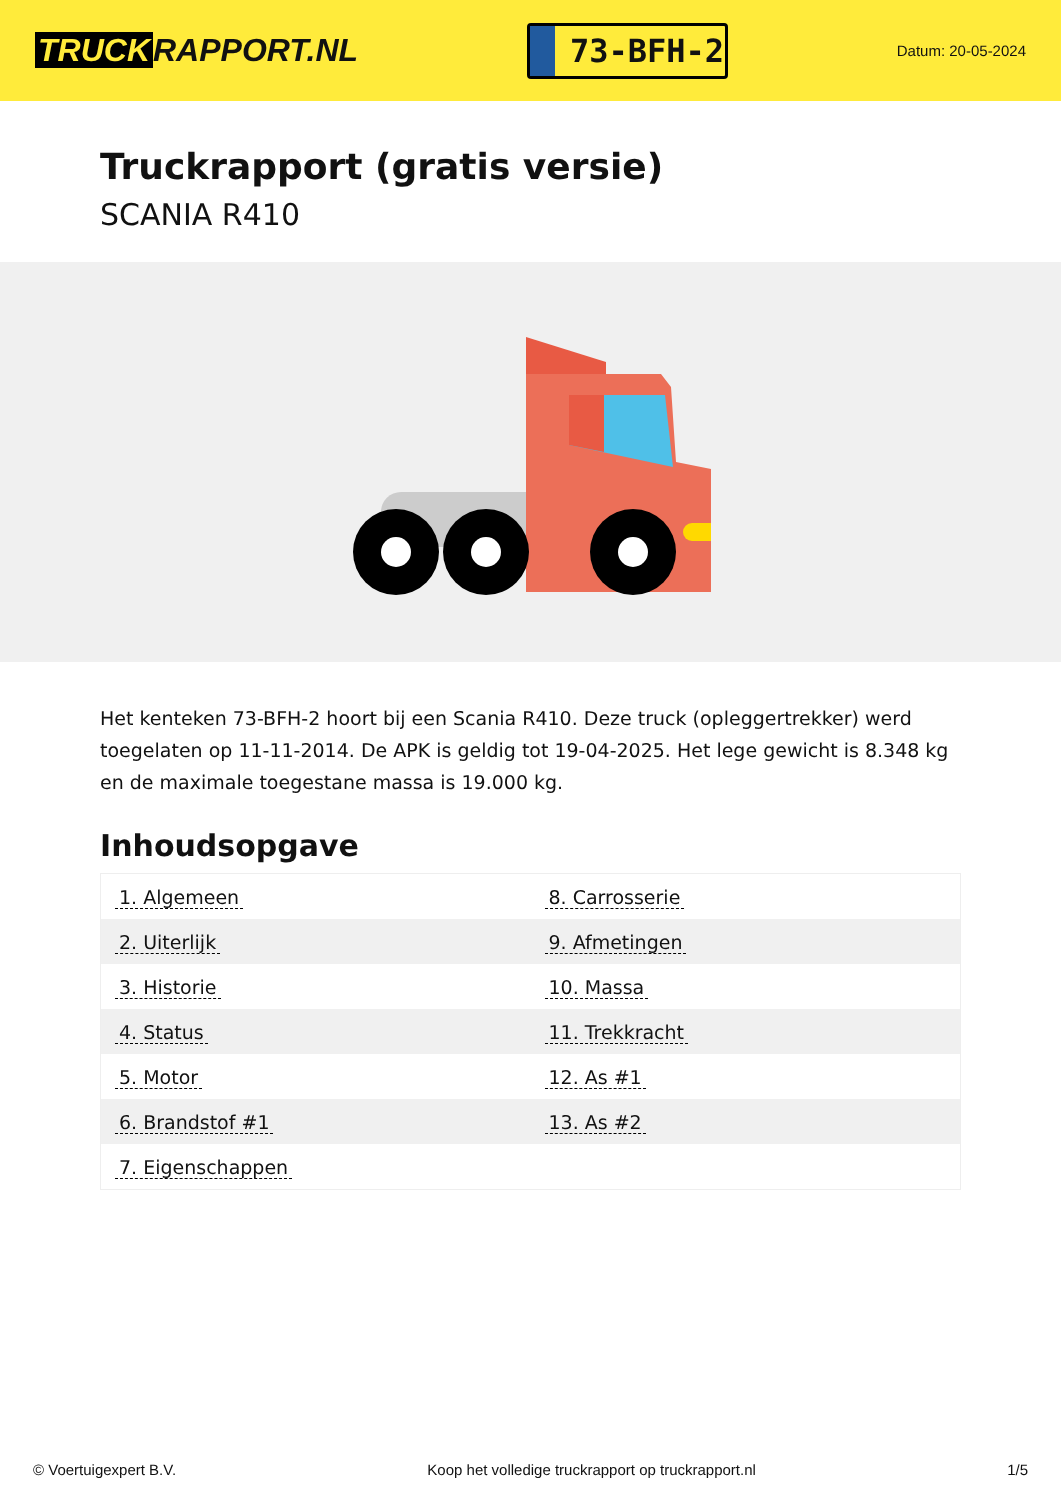TRUCK RAPPORT.NL
73-BFH-2
Datum: 20-05-2024
Truckrapport (gratis versie)
SCANIA R410
Het kenteken 73-BFH-2 hoort bij een Scania R410. Deze truck (opleggertrekker) werd toegelaten op 11-11-2014. De APK is geldig tot 19-04-2025. Het lege gewicht is 8.348 kg en de maximale toegestane massa is 19.000 kg.
Inhoudsopgave
| 1. Algemeen | 8. Carrosserie |
| 2. Uiterlijk | 9. Afmetingen |
| 3. Historie | 10. Massa |
| 4. Status | 11. Trekkracht |
| 5. Motor | 12. As #1 |
| 6. Brandstof #1 | 13. As #2 |
| 7. Eigenschappen | |
© Voertuigexpert B.V. Koop het volledige truckrapport op truckrapport.nl 1/5